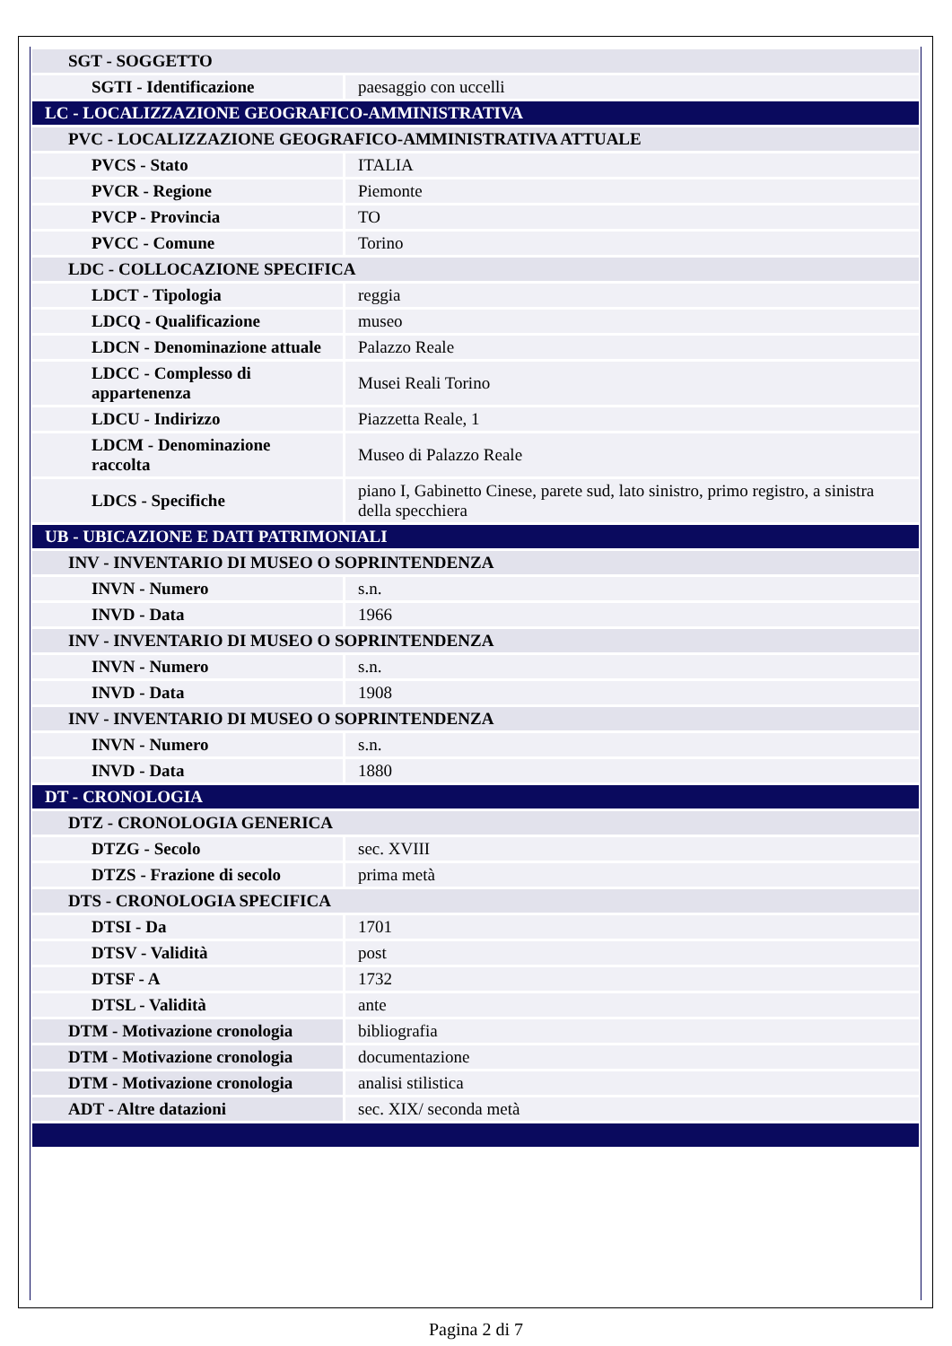| SGT - SOGGETTO | |
| SGTI - Identificazione | paesaggio con uccelli |
| LC - LOCALIZZAZIONE GEOGRAFICO-AMMINISTRATIVA | |
| PVC - LOCALIZZAZIONE GEOGRAFICO-AMMINISTRATIVA ATTUALE | |
| PVCS - Stato | ITALIA |
| PVCR - Regione | Piemonte |
| PVCP - Provincia | TO |
| PVCC - Comune | Torino |
| LDC - COLLOCAZIONE SPECIFICA | |
| LDCT - Tipologia | reggia |
| LDCQ - Qualificazione | museo |
| LDCN - Denominazione attuale | Palazzo Reale |
| LDCC - Complesso di appartenenza | Musei Reali Torino |
| LDCU - Indirizzo | Piazzetta Reale, 1 |
| LDCM - Denominazione raccolta | Museo di Palazzo Reale |
| LDCS - Specifiche | piano I, Gabinetto Cinese, parete sud, lato sinistro, primo registro, a sinistra della specchiera |
| UB - UBICAZIONE E DATI PATRIMONIALI | |
| INV - INVENTARIO DI MUSEO O SOPRINTENDENZA | |
| INVN - Numero | s.n. |
| INVD - Data | 1966 |
| INV - INVENTARIO DI MUSEO O SOPRINTENDENZA | |
| INVN - Numero | s.n. |
| INVD - Data | 1908 |
| INV - INVENTARIO DI MUSEO O SOPRINTENDENZA | |
| INVN - Numero | s.n. |
| INVD - Data | 1880 |
| DT - CRONOLOGIA | |
| DTZ - CRONOLOGIA GENERICA | |
| DTZG - Secolo | sec. XVIII |
| DTZS - Frazione di secolo | prima metà |
| DTS - CRONOLOGIA SPECIFICA | |
| DTSI - Da | 1701 |
| DTSV - Validità | post |
| DTSF - A | 1732 |
| DTSL - Validità | ante |
| DTM - Motivazione cronologia | bibliografia |
| DTM - Motivazione cronologia | documentazione |
| DTM - Motivazione cronologia | analisi stilistica |
| ADT - Altre datazioni | sec. XIX/ seconda metà |
Pagina 2 di 7